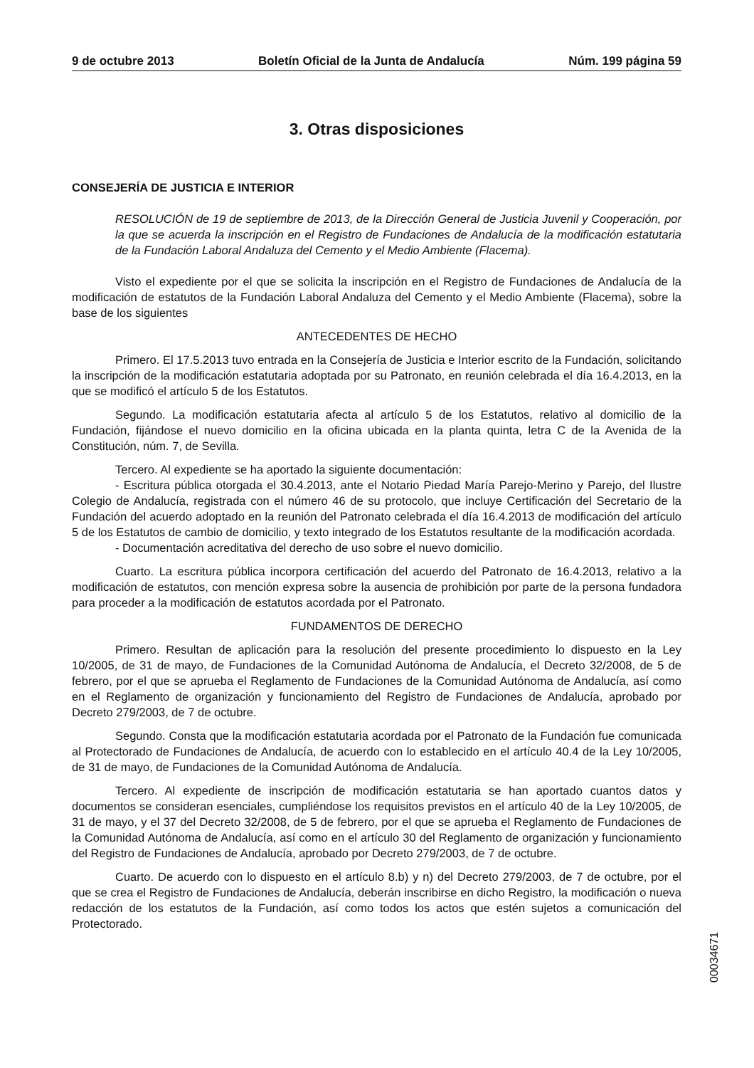9 de octubre 2013 Boletín Oficial de la Junta de Andalucía Núm. 199 página 59
3. Otras disposiciones
CONSEJERÍA DE JUSTICIA E INTERIOR
RESOLUCIÓN de 19 de septiembre de 2013, de la Dirección General de Justicia Juvenil y Cooperación, por la que se acuerda la inscripción en el Registro de Fundaciones de Andalucía de la modificación estatutaria de la Fundación Laboral Andaluza del Cemento y el Medio Ambiente (Flacema).
Visto el expediente por el que se solicita la inscripción en el Registro de Fundaciones de Andalucía de la modificación de estatutos de la Fundación Laboral Andaluza del Cemento y el Medio Ambiente (Flacema), sobre la base de los siguientes
ANTECEDENTES DE HECHO
Primero. El 17.5.2013 tuvo entrada en la Consejería de Justicia e Interior escrito de la Fundación, solicitando la inscripción de la modificación estatutaria adoptada por su Patronato, en reunión celebrada el día 16.4.2013, en la que se modificó el artículo 5 de los Estatutos.
Segundo. La modificación estatutaria afecta al artículo 5 de los Estatutos, relativo al domicilio de la Fundación, fijándose el nuevo domicilio en la oficina ubicada en la planta quinta, letra C de la Avenida de la Constitución, núm. 7, de Sevilla.
Tercero. Al expediente se ha aportado la siguiente documentación:
- Escritura pública otorgada el 30.4.2013, ante el Notario Piedad María Parejo-Merino y Parejo, del Ilustre Colegio de Andalucía, registrada con el número 46 de su protocolo, que incluye Certificación del Secretario de la Fundación del acuerdo adoptado en la reunión del Patronato celebrada el día 16.4.2013 de modificación del artículo 5 de los Estatutos de cambio de domicilio, y texto integrado de los Estatutos resultante de la modificación acordada.
- Documentación acreditativa del derecho de uso sobre el nuevo domicilio.
Cuarto. La escritura pública incorpora certificación del acuerdo del Patronato de 16.4.2013, relativo a la modificación de estatutos, con mención expresa sobre la ausencia de prohibición por parte de la persona fundadora para proceder a la modificación de estatutos acordada por el Patronato.
FUNDAMENTOS DE DERECHO
Primero. Resultan de aplicación para la resolución del presente procedimiento lo dispuesto en la Ley 10/2005, de 31 de mayo, de Fundaciones de la Comunidad Autónoma de Andalucía, el Decreto 32/2008, de 5 de febrero, por el que se aprueba el Reglamento de Fundaciones de la Comunidad Autónoma de Andalucía, así como en el Reglamento de organización y funcionamiento del Registro de Fundaciones de Andalucía, aprobado por Decreto 279/2003, de 7 de octubre.
Segundo. Consta que la modificación estatutaria acordada por el Patronato de la Fundación fue comunicada al Protectorado de Fundaciones de Andalucía, de acuerdo con lo establecido en el artículo 40.4 de la Ley 10/2005, de 31 de mayo, de Fundaciones de la Comunidad Autónoma de Andalucía.
Tercero. Al expediente de inscripción de modificación estatutaria se han aportado cuantos datos y documentos se consideran esenciales, cumpliéndose los requisitos previstos en el artículo 40 de la Ley 10/2005, de 31 de mayo, y el 37 del Decreto 32/2008, de 5 de febrero, por el que se aprueba el Reglamento de Fundaciones de la Comunidad Autónoma de Andalucía, así como en el artículo 30 del Reglamento de organización y funcionamiento del Registro de Fundaciones de Andalucía, aprobado por Decreto 279/2003, de 7 de octubre.
Cuarto. De acuerdo con lo dispuesto en el artículo 8.b) y n) del Decreto 279/2003, de 7 de octubre, por el que se crea el Registro de Fundaciones de Andalucía, deberán inscribirse en dicho Registro, la modificación o nueva redacción de los estatutos de la Fundación, así como todos los actos que estén sujetos a comunicación del Protectorado.
00034671